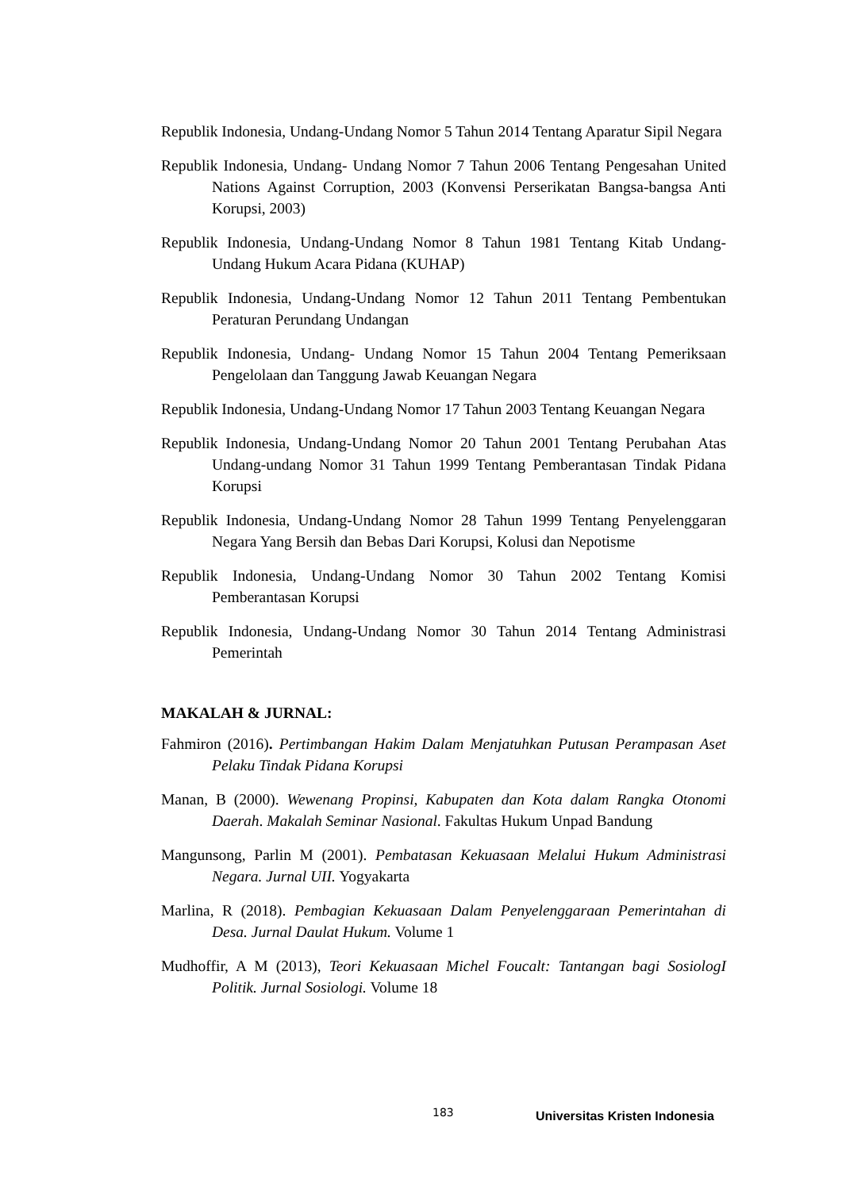Republik Indonesia, Undang-Undang Nomor 5 Tahun 2014 Tentang Aparatur Sipil Negara
Republik Indonesia, Undang- Undang Nomor 7 Tahun 2006 Tentang Pengesahan United Nations Against Corruption, 2003 (Konvensi Perserikatan Bangsa-bangsa Anti Korupsi, 2003)
Republik Indonesia, Undang-Undang Nomor 8 Tahun 1981 Tentang Kitab Undang-Undang Hukum Acara Pidana (KUHAP)
Republik Indonesia, Undang-Undang Nomor 12 Tahun 2011 Tentang Pembentukan Peraturan Perundang Undangan
Republik Indonesia, Undang- Undang Nomor 15 Tahun 2004 Tentang Pemeriksaan Pengelolaan dan Tanggung Jawab Keuangan Negara
Republik Indonesia, Undang-Undang Nomor 17 Tahun 2003 Tentang Keuangan Negara
Republik Indonesia, Undang-Undang Nomor 20 Tahun 2001 Tentang Perubahan Atas Undang-undang Nomor 31 Tahun 1999 Tentang Pemberantasan Tindak Pidana Korupsi
Republik Indonesia, Undang-Undang Nomor 28 Tahun 1999 Tentang Penyelenggaran Negara Yang Bersih dan Bebas Dari Korupsi, Kolusi dan Nepotisme
Republik Indonesia, Undang-Undang Nomor 30 Tahun 2002 Tentang Komisi Pemberantasan Korupsi
Republik Indonesia, Undang-Undang Nomor 30 Tahun 2014 Tentang Administrasi Pemerintah
MAKALAH & JURNAL:
Fahmiron (2016). Pertimbangan Hakim Dalam Menjatuhkan Putusan Perampasan Aset Pelaku Tindak Pidana Korupsi
Manan, B (2000). Wewenang Propinsi, Kabupaten dan Kota dalam Rangka Otonomi Daerah. Makalah Seminar Nasional. Fakultas Hukum Unpad Bandung
Mangunsong, Parlin M (2001). Pembatasan Kekuasaan Melalui Hukum Administrasi Negara. Jurnal UII. Yogyakarta
Marlina, R (2018). Pembagian Kekuasaan Dalam Penyelenggaraan Pemerintahan di Desa. Jurnal Daulat Hukum. Volume 1
Mudhoffir, A M (2013), Teori Kekuasaan Michel Foucalt: Tantangan bagi SosiologI Politik. Jurnal Sosiologi. Volume 18
183 Universitas Kristen Indonesia